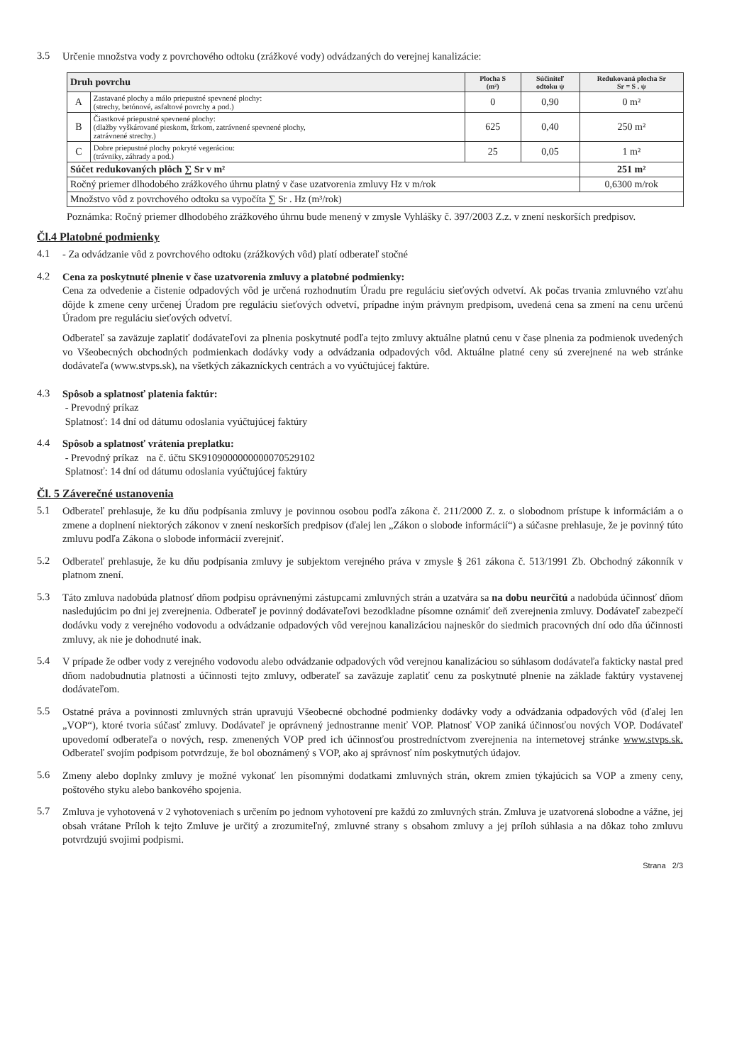3.5
Určenie množstva vody z povrchového odtoku (zrážkové vody) odvádzaných do verejnej kanalizácie:
| Druh povrchu | | Plocha S (m²) | Súčiniteľ odtoku ψ | Redukovaná plocha Sr Sr = S . ψ |
| --- | --- | --- | --- | --- |
| A | Zastavané plochy a málo priepustné spevnené plochy: (strechy, betónové, asfaltové povrchy a pod.) | 0 | 0,90 | 0 m² |
| B | Čiastkové priepustné spevnené plochy: (dlažby vyškárované pieskom, štrkom, zatrávnené spevnené plochy, zatrávnené strechy.) | 625 | 0,40 | 250 m² |
| C | Dobre priepustné plochy pokryté vegeráciou: (trávniky, záhrady a pod.) | 25 | 0,05 | 1 m² |
| Súčet redukovaných plôch ∑ Sr v m² | | | | 251 m² |
| Ročný priemer dlhodobého zrážkového úhrnu platný v čase uzatvorenia zmluvy Hz v m/rok | | | | 0,6300 m/rok |
| Množstvo vôd z povrchového odtoku sa vypočíta ∑ Sr . Hz (m³/rok) | | | | |
Poznámka: Ročný priemer dlhodobého zrážkového úhrnu bude menený v zmysle Vyhlášky č. 397/2003 Z.z. v znení neskorších predpisov.
Čl.4 Platobné podmienky
4.1
- Za odvádzanie vôd z povrchového odtoku (zrážkových vôd) platí odberateľ stočné
4.2
Cena za poskytnuté plnenie v čase uzatvorenia zmluvy a platobné podmienky:
Cena za odvedenie a čistenie odpadových vôd je určená rozhodnutím Úradu pre reguláciu sieťových odvetví. Ak počas trvania zmluvného vzťahu dôjde k zmene ceny určenej Úradom pre reguláciu sieťových odvetví, prípadne iným právnym predpisom, uvedená cena sa zmení na cenu určenú Úradom pre reguláciu sieťových odvetví.
Odberateľ sa zaväzuje zaplatiť dodávateľovi za plnenia poskytnuté podľa tejto zmluvy aktuálne platnú cenu v čase plnenia za podmienok uvedených vo Všeobecných obchodných podmienkach dodávky vody a odvádzania odpadových vôd. Aktuálne platné ceny sú zverejnené na web stránke dodávateľa (www.stvps.sk), na všetkých zákazníckych centrách a vo vyúčtujúcej faktúre.
4.3
Spôsob a splatnosť platenia faktúr:
- Prevodný príkaz
Splatnosť: 14 dní od dátumu odoslania vyúčtujúcej faktúry
4.4
Spôsob a splatnosť vrátenia preplatku:
- Prevodný príkaz na č. účtu SK9109000000000070529102
Splatnosť: 14 dní od dátumu odoslania vyúčtujúcej faktúry
Čl. 5 Záverečné ustanovenia
5.1
Odberateľ prehlasuje, že ku dňu podpísania zmluvy je povinnou osobou podľa zákona č. 211/2000 Z. z. o slobodnom prístupe k informáciám a o zmene a doplnení niektorých zákonov v znení neskorších predpisov (ďalej len „Zákon o slobode informácií“) a súčasne prehlasuje, že je povinný túto zmluvu podľa Zákona o slobode informácií zverejniť.
5.2
Odberateľ prehlasuje, že ku dňu podpísania zmluvy je subjektom verejného práva v zmysle § 261 zákona č. 513/1991 Zb. Obchodný zákonník v platnom znení.
5.3
Táto zmluva nadobúda platnosť dňom podpisu oprávnenými zástupcami zmluvných strán a uzatvára sa na dobu neurčitú a nadobúda účinnosť dňom nasledujúcim po dni jej zverejnenia. Odberateľ je povinný dodávateľovi bezodkladne písomne oznámiť deň zverejnenia zmluvy. Dodávateľ zabezpečí dodávku vody z verejného vodovodu a odvádzanie odpadových vôd verejnou kanalizáciou najneskôr do siedmich pracovných dní odo dňa účinnosti zmluvy, ak nie je dohodnuté inak.
5.4
V prípade že odber vody z verejného vodovodu alebo odvádzanie odpadových vôd verejnou kanalizáciou so súhlasom dodávateľa fakticky nastal pred dňom nadobudnutia platnosti a účinnosti tejto zmluvy, odberateľ sa zaväzuje zaplatiť cenu za poskytnuté plnenie na základe faktúry vystavenej dodávateľom.
5.5
Ostatné práva a povinnosti zmluvných strán upravujú Všeobecné obchodné podmienky dodávky vody a odvádzania odpadových vôd (ďalej len „VOP“), ktoré tvoria súčasť zmluvy. Dodávateľ je oprávnený jednostranne meniť VOP. Platnosť VOP zaniká účinnosťou nových VOP. Dodávateľ upovedomí odberateľa o nových, resp. zmenených VOP pred ich účinnosťou prostredníctvom zverejnenia na internetovej stránke www.stvps.sk. Odberateľ svojím podpisom potvrdzuje, že bol oboznámený s VOP, ako aj správnosť ním poskytnutých údajov.
5.6
Zmeny alebo doplnky zmluvy je možné vykonať len písomnými dodatkami zmluvných strán, okrem zmien týkajúcich sa VOP a zmeny ceny, poštového styku alebo bankového spojenia.
5.7
Zmluva je vyhotovená v 2 vyhotoveniach s určením po jednom vyhotovení pre každú zo zmluvných strán. Zmluva je uzatvorená slobodne a vážne, jej obsah vrátane Príloh k tejto Zmluve je určitý a zrozumiteľný, zmluvné strany s obsahom zmluvy a jej príloh súhlasia a na dôkaz toho zmluvu potvrdzujú svojimi podpismi.
Strana 2/3